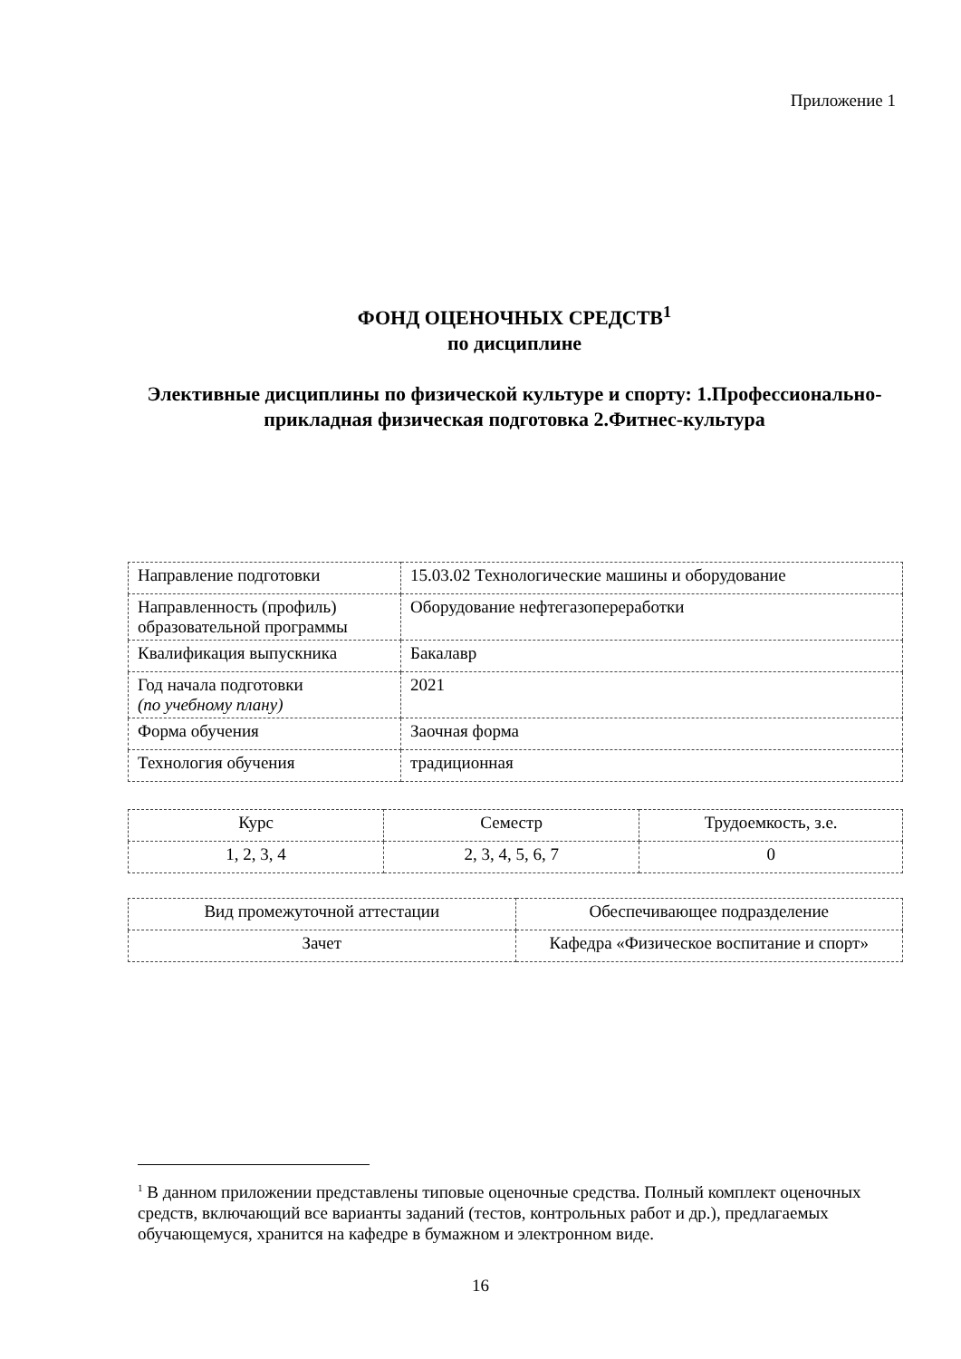Приложение 1
ФОНД ОЦЕНОЧНЫХ СРЕДСТВ<sup>1</sup>
по дисциплине
Элективные дисциплины по физической культуре и спорту: 1.Профессионально-прикладная физическая подготовка 2.Фитнес-культура
| Направление подготовки | 15.03.02 Технологические машины и оборудование |
| Направленность (профиль) образовательной программы | Оборудование нефтегазопереработки |
| Квалификация выпускника | Бакалавр |
| Год начала подготовки (по учебному плану) | 2021 |
| Форма обучения | Заочная форма |
| Технология обучения | традиционная |
| Курс | Семестр | Трудоемкость, з.е. |
| 1, 2, 3, 4 | 2, 3, 4, 5, 6, 7 | 0 |
| Вид промежуточной аттестации | Обеспечивающее подразделение |
| Зачет | Кафедра «Физическое воспитание и спорт» |
<sup>1</sup> В данном приложении представлены типовые оценочные средства. Полный комплект оценочных средств, включающий все варианты заданий (тестов, контрольных работ и др.), предлагаемых обучающемуся, хранится на кафедре в бумажном и электронном виде.
16